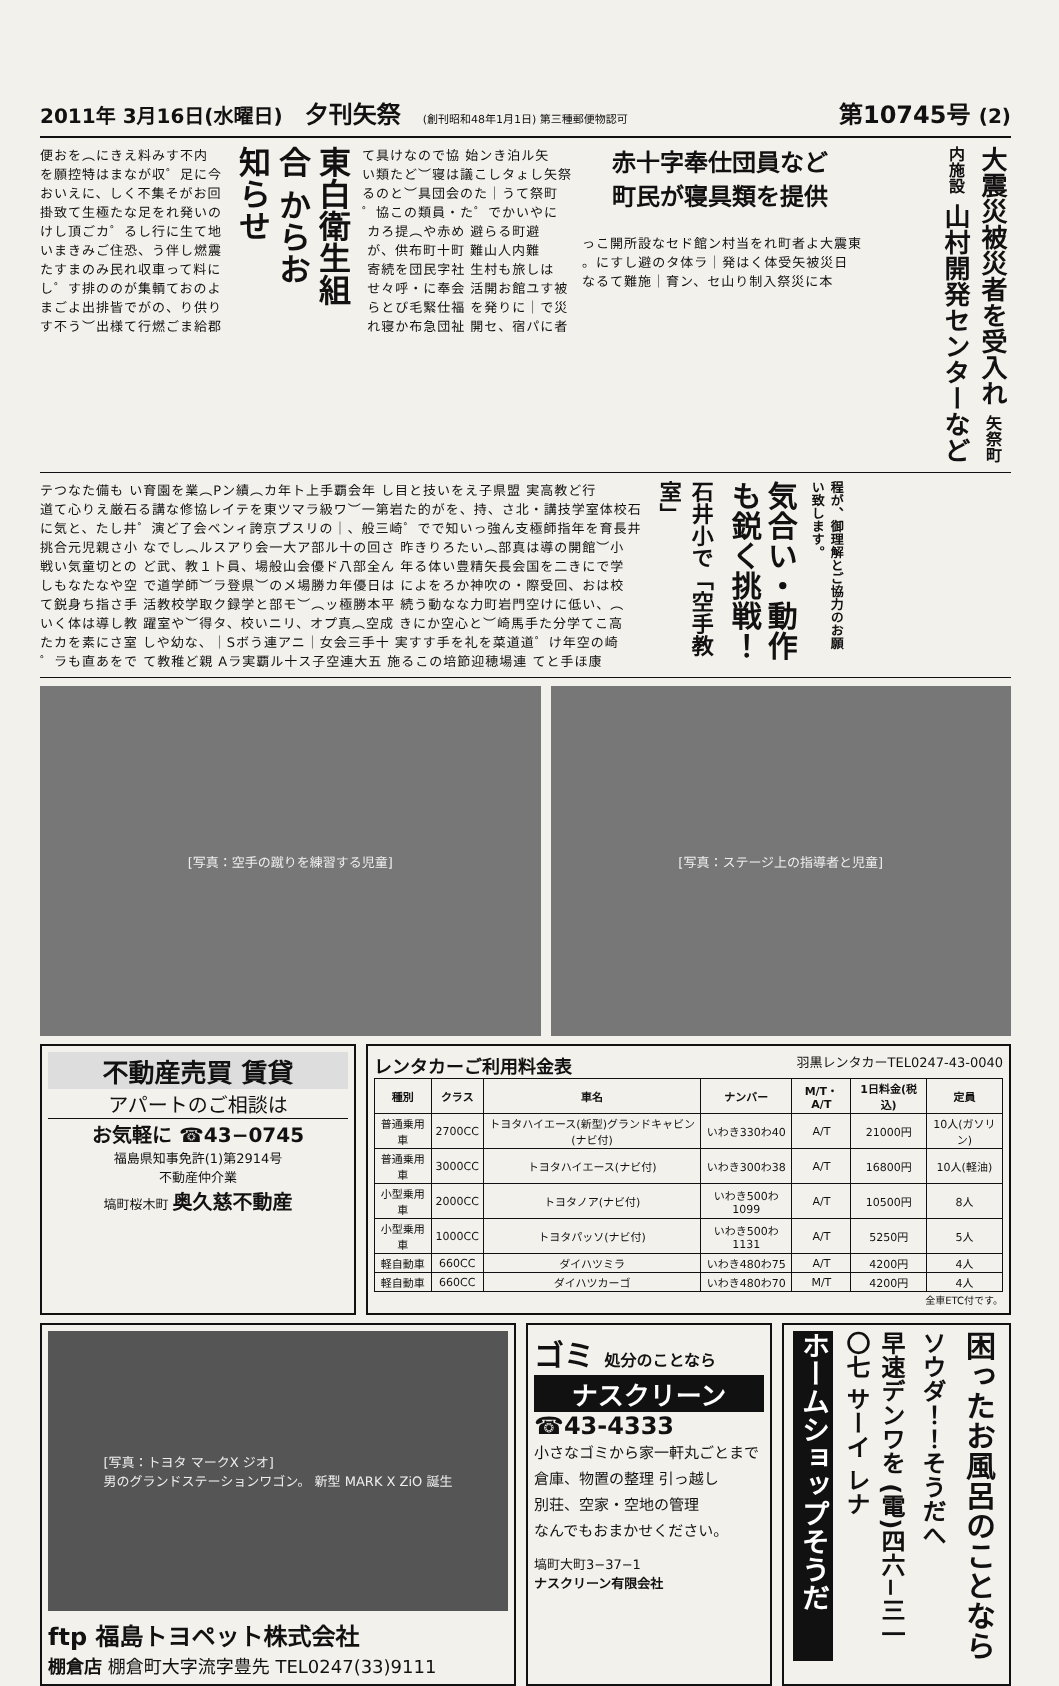2011年 3月16日(水曜日) 夕刊矢祭 (創刊昭和48年1月1日) 第三種郵便物認可 第10745号 (2)
便おを︵にきえ料みす不内 を願控特はまなが収゜足に今 おいえに、しく不集そがお回 掛致て生極たな足をれ発いの けし頂ごカ゜るし行に生て地 いまきみご住恐、う伴し燃震 たすまのみ民れ収車って料に し゜す排ののが集輌ておのよ まごよ出排皆でがの、り供り す不う︶出様て行燃ごま給郡
東白衛生組合 からお知らせ
て具けなので協 始ンき泊ル矢 い類たど︶寝は議こしタょし矢祭 るのと︶具団会のた｜うて祭町 ゜協この類員・た゜でかいやに カろ提︵や赤め 避らる町避 が、供布町十町 難山人内難 寄続を団民字社 生村も旅しは せ々呼・に奉会 活開お館ユす被 らとび毛緊仕福 を発りに｜で災 れ寝か布急団祉 開セ、宿パに者
赤十字奉仕団員など
町民が寝具類を提供
っこ開所設なセド館ン村当をれ町者よ大震東 。にすし避のタ体ラ｜発はく体受矢被災日 なるて難施｜育ン、セ山り制入祭災に本
大震災被災者を受入れ 矢祭町内施設 山村開発センターなど
テつなた備も い育園を業︵Pン績︵カ年ト上手覇会年 し目と技いをえ子県盟 実高教ど行 道て心りえ厳石る講な修協レイテを東ツマラ級ワ︶一第岩た的がを、持、さ北・講技学室体校石 に気と、たし井゜演ど了会ベンィ誇京プスリの｜、般三崎゜でで知いっ強ん支極師指年を育長井 挑合元児親さ小 なでし︵ルスアり会一大ア部ル十の回さ 昨きりろたい︵部真は導の開館︶小 戦い気童切との ど武、教１ト員、場般山会優ド八部全ん 年る体い豊精矢長会国を二きにで学 しもなたなや空 で道学師︶ラ登県︶のメ場勝カ年優日は によをろか神吹の・際受回、おは校 て鋭身ち指さ手 活教校学取ク録学と部モ︶︵ッ極勝本平 続う動なな力町岩門空けに低い、︵ いく体は導し教 躍室や︶得タ、校いニリ、オプ真︵空成 きにか空心と︶崎馬手た分学てこ高 たカを素にさ室 しや幼な、｜Sボう連アニ｜女会三手十 実すす手を礼を菜道道゜け年空の崎 ゜ラも直あをで て教稚ど親 Aラ実覇ル十ス子空連大五 施るこの培節迎穂場連 てと手ほ康
石井小で「空手教室」
気合い・動作 も鋭く挑戦！
程が、御理解とご協力のお願い致します。
[写真：空手の蹴りを練習する児童] [写真：ステージ上の指導者と児童]
不動産売買 賃貸
アパートのご相談は
お気軽に ☎43−0745
福島県知事免許(1)第2914号
不動産仲介業
塙町桜木町 奥久慈不動産
レンタカーご利用料金表 羽黒レンタカーTEL0247-43-0040
| 種別 | クラス | 車名 | ナンバー | M/T・A/T | 1日料金(税込) | 定員 |
| --- | --- | --- | --- | --- | --- | --- |
| 普通乗用車 | 2700CC | トヨタハイエース(新型)グランドキャビン(ナビ付) | いわき330わ40 | A/T | 21000円 | 10人(ガソリン) |
| 普通乗用車 | 3000CC | トヨタハイエース(ナビ付) | いわき300わ38 | A/T | 16800円 | 10人(軽油) |
| 小型乗用車 | 2000CC | トヨタノア(ナビ付) | いわき500わ1099 | A/T | 10500円 | 8人 |
| 小型乗用車 | 1000CC | トヨタパッソ(ナビ付) | いわき500わ1131 | A/T | 5250円 | 5人 |
| 軽自動車 | 660CC | ダイハツミラ | いわき480わ75 | A/T | 4200円 | 4人 |
| 軽自動車 | 660CC | ダイハツカーゴ | いわき480わ70 | M/T | 4200円 | 4人 |
全車ETC付です。
[写真：トヨタ マークX ジオ]
男のグランドステーションワゴン。 新型 MARK X ZiO 誕生
ftp 福島トヨペット株式会社
棚倉店 棚倉町大字流字豊先 TEL0247(33)9111
ゴミ 処分のことなら
ナスクリーン
☎43-4333
小さなゴミから家一軒丸ごとまで
倉庫、物置の整理 引っ越し
別荘、空家・空地の管理
なんでもおまかせください。
塙町大町3−37−1
ナスクリーン有限会社
困ったお風呂のことなら
ソウダ！！そうだへ
早速デンワを (電)四六−三一〇七 サーイ レナ
ホームショップそうだ